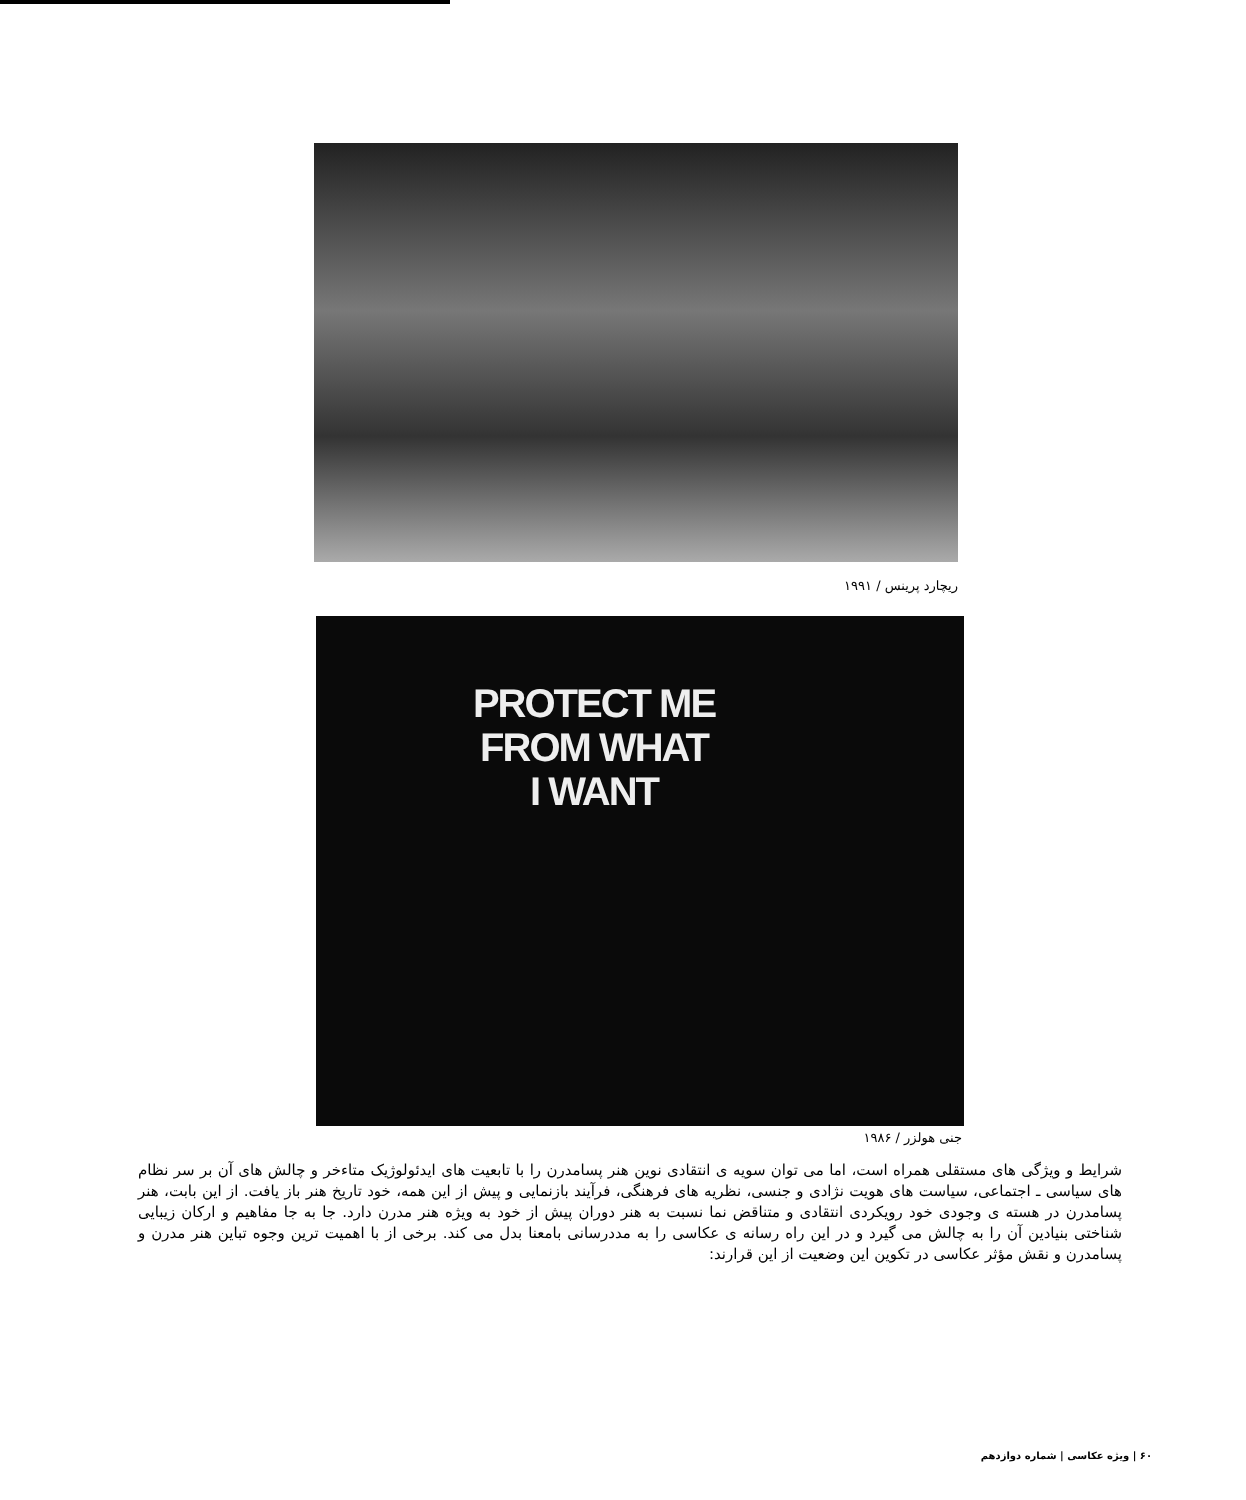ریچارد پرینس / ۱۹۹۱
PROTECT ME
FROM WHAT
I WANT
جنی هولزر / ۱۹۸۶
شرایط و ویژگی های مستقلی همراه است، اما می توان سویه ی انتقادی نوین هنر پسامدرن را با تابعیت های ایدئولوژیک متاءخر و چالش های آن بر سر نظام های سیاسی ـ اجتماعی، سیاست های هویت نژادی و جنسی، نظریه های فرهنگی، فرآیند بازنمایی و پیش از این همه، خود تاریخ هنر باز یافت. از این بابت، هنر پسامدرن در هسته ی وجودی خود رویکردی انتقادی و متناقض نما نسبت به هنر دوران پیش از خود به ویژه هنر مدرن دارد. جا به جا مفاهیم و ارکان زیبایی شناختی بنیادین آن را به چالش می گیرد و در این راه رسانه ی عکاسی را به مددرسانی بامعنا بدل می کند. برخی از با اهمیت ترین وجوه تباین هنر مدرن و پسامدرن و نقش مؤثر عکاسی در تکوین این وضعیت از این قرارند:
۶۰ | ویژه عکاسی | شماره دوازدهم